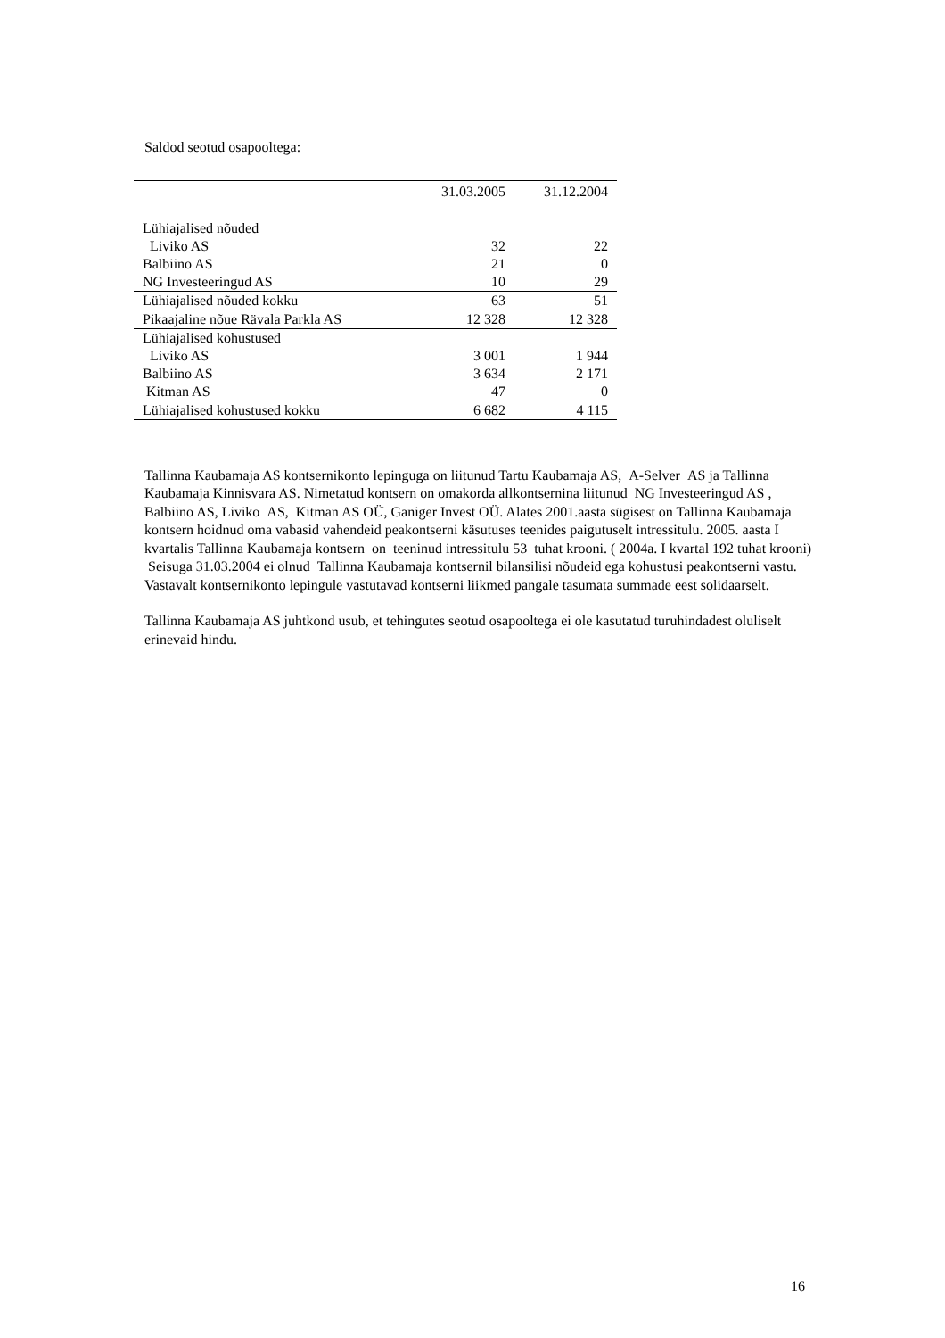Saldod seotud osapooltega:
| | 31.03.2005 | 31.12.2004 |
| --- | --- | --- |
| Lühiajalised nõuded | | |
| Liviko AS | 32 | 22 |
| Balbiino AS | 21 | 0 |
| NG Investeeringud AS | 10 | 29 |
| Lühiajalised nõuded kokku | 63 | 51 |
| Pikaajaline nõue Rävala Parkla AS | 12 328 | 12 328 |
| Lühiajalised kohustused | | |
| Liviko AS | 3 001 | 1 944 |
| Balbiino AS | 3 634 | 2 171 |
| Kitman AS | 47 | 0 |
| Lühiajalised kohustused kokku | 6 682 | 4 115 |
Tallinna Kaubamaja AS kontsernikonto lepinguga on liitunud Tartu Kaubamaja AS, A-Selver AS ja Tallinna Kaubamaja Kinnisvara AS. Nimetatud kontsern on omakorda allkontsernina liitunud NG Investeeringud AS , Balbiino AS, Liviko AS, Kitman AS OÜ, Ganiger Invest OÜ. Alates 2001.aasta sügisest on Tallinna Kaubamaja kontsern hoidnud oma vabasid vahendeid peakontserni käsutuses teenides paigutuselt intressitulu. 2005. aasta I kvartalis Tallinna Kaubamaja kontsern on teeninud intressitulu 53 tuhat krooni. ( 2004a. I kvartal 192 tuhat krooni) Seisuga 31.03.2004 ei olnud Tallinna Kaubamaja kontsernil bilansilisi nõudeid ega kohustusi peakontserni vastu. Vastavalt kontsernikonto lepingule vastutavad kontserni liikmed pangale tasumata summade eest solidaarselt.
Tallinna Kaubamaja AS juhtkond usub, et tehingutes seotud osapooltega ei ole kasutatud turuhindadest oluliselt erinevaid hindu.
16